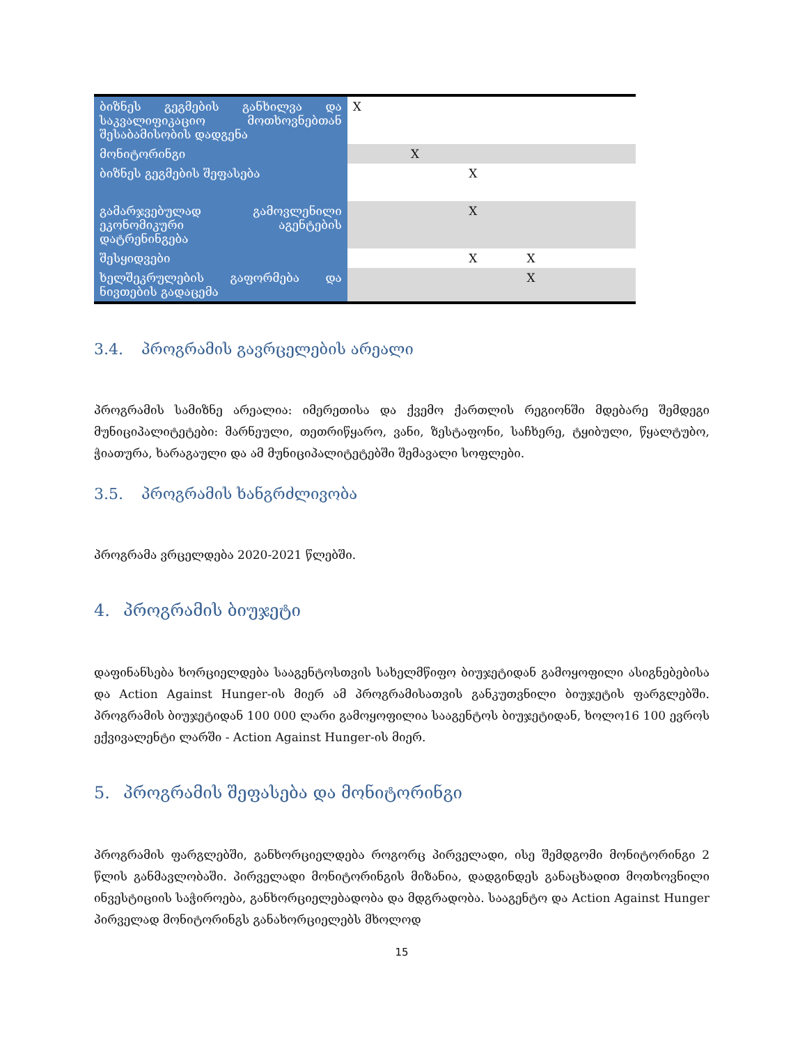| ბიზნეს გეგმების განხილვა და საკვალიფიკაციო მოთხოვნებთან შესაბამისობის დადგენა | X | | | | |
| მონიტორინგი | | X | | | |
| ბიზნეს გეგმების შეფასება | | | X | | |
| გამარჯვებულად გამოვლენილი ეკონომიკური აგენტების დატრენინგება | | | X | | |
| შესყიდვები | | | X | X | |
| ხელშეკრულების გაფორმება და ნივთების გადაცემა | | | | X | |
3.4. პროგრამის გავრცელების არეალი
პროგრამის სამიზნე არეალია: იმერეთისა და ქვემო ქართლის რეგიონში მდებარე შემდეგი მუნიციპალიტეტები: მარნეული, თეთრიწყარო, ვანი, ზესტაფონი, საჩხერე, ტყიბული, წყალტუბო, ჭიათურა, ხარაგაული და ამ მუნიციპალიტეტებში შემავალი სოფლები.
3.5. პროგრამის ხანგრძლივობა
პროგრამა ვრცელდება 2020-2021 წლებში.
4. პროგრამის ბიუჯეტი
დაფინანსება ხორციელდება სააგენტოსთვის სახელმწიფო ბიუჯეტიდან გამოყოფილი ასიგნებებისა და Action Against Hunger-ის მიერ ამ პროგრამისათვის განკუთვნილი ბიუჯეტის ფარგლებში. პროგრამის ბიუჯეტიდან 100 000 ლარი გამოყოფილია სააგენტოს ბიუჯეტიდან, ხოლო16 100 ევროს ექვივალენტი ლარში - Action Against Hunger-ის მიერ.
5. პროგრამის შეფასება და მონიტორინგი
პროგრამის ფარგლებში, განხორციელდება როგორც პირველადი, ისე შემდგომი მონიტორინგი 2 წლის განმავლობაში. პირველადი მონიტორინგის მიზანია, დადგინდეს განაცხადით მოთხოვნილი ინვესტიციის საჭიროება, განხორციელებადობა და მდგრადობა. სააგენტო და Action Against Hunger პირველად მონიტორინგს განახორციელებს მხოლოდ
15